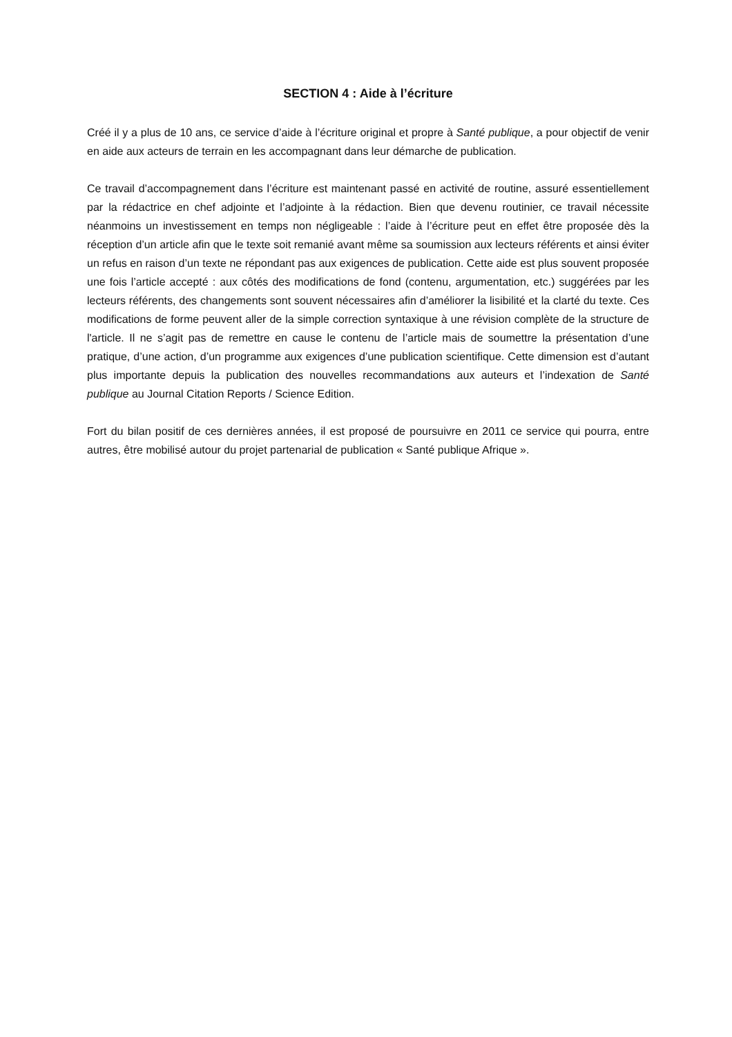SECTION 4 : Aide à l’écriture
Créé il y a plus de 10 ans, ce service d’aide à l’écriture original et propre à Santé publique, a pour objectif de venir en aide aux acteurs de terrain en les accompagnant dans leur démarche de publication.
Ce travail d’accompagnement dans l’écriture est maintenant passé en activité de routine, assuré essentiellement par la rédactrice en chef adjointe et l’adjointe à la rédaction. Bien que devenu routinier, ce travail nécessite néanmoins un investissement en temps non négligeable : l’aide à l’écriture peut en effet être proposée dès la réception d’un article afin que le texte soit remanié avant même sa soumission aux lecteurs référents et ainsi éviter un refus en raison d’un texte ne répondant pas aux exigences de publication. Cette aide est plus souvent proposée une fois l’article accepté : aux côtés des modifications de fond (contenu, argumentation, etc.) suggérées par les lecteurs référents, des changements sont souvent nécessaires afin d’améliorer la lisibilité et la clarté du texte. Ces modifications de forme peuvent aller de la simple correction syntaxique à une révision complète de la structure de l'article. Il ne s’agit pas de remettre en cause le contenu de l’article mais de soumettre la présentation d’une pratique, d’une action, d’un programme aux exigences d’une publication scientifique. Cette dimension est d’autant plus importante depuis la publication des nouvelles recommandations aux auteurs et l’indexation de Santé publique au Journal Citation Reports / Science Edition.
Fort du bilan positif de ces dernières années, il est proposé de poursuivre en 2011 ce service qui pourra, entre autres, être mobilisé autour du projet partenarial de publication « Santé publique Afrique ».